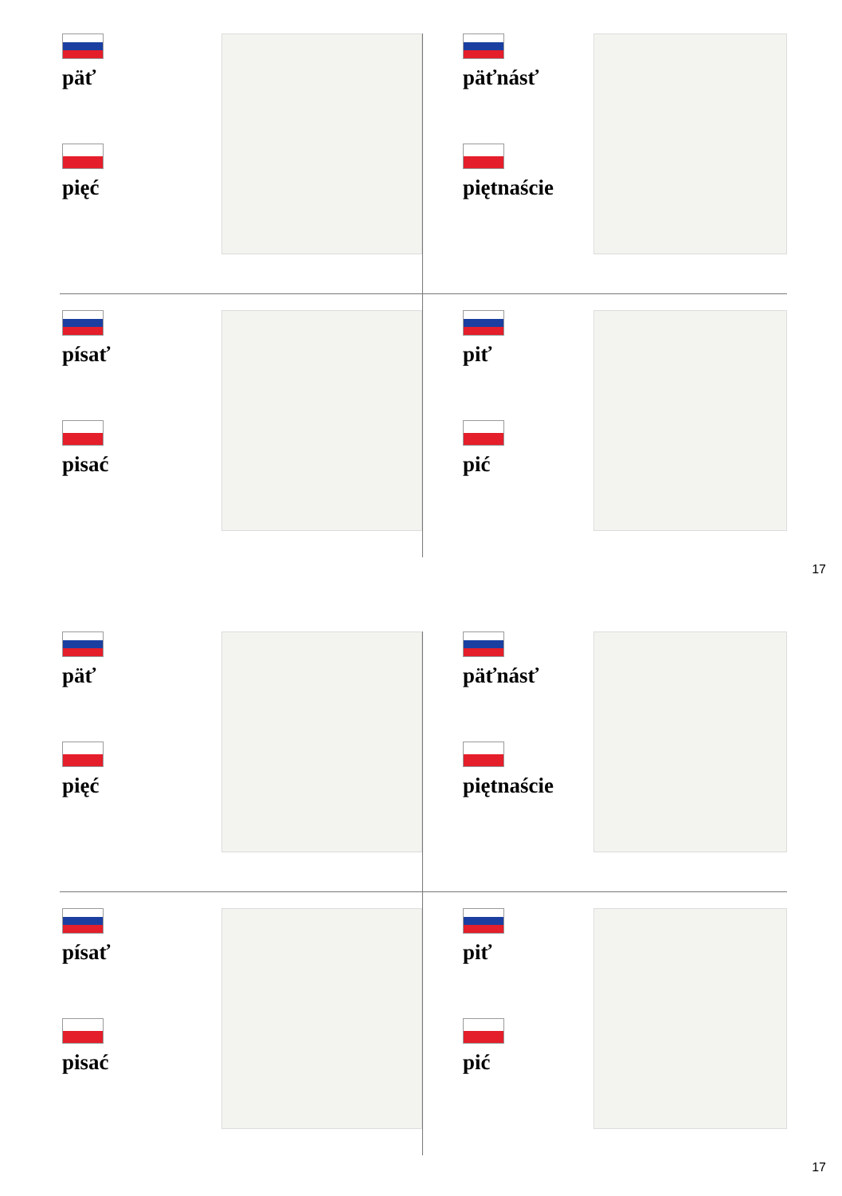päť
pięć
päťnásť
piętnaście
písať
pisać
piť
pić
17
päť
pięć
päťnásť
piętnaście
písať
pisać
piť
pić
17